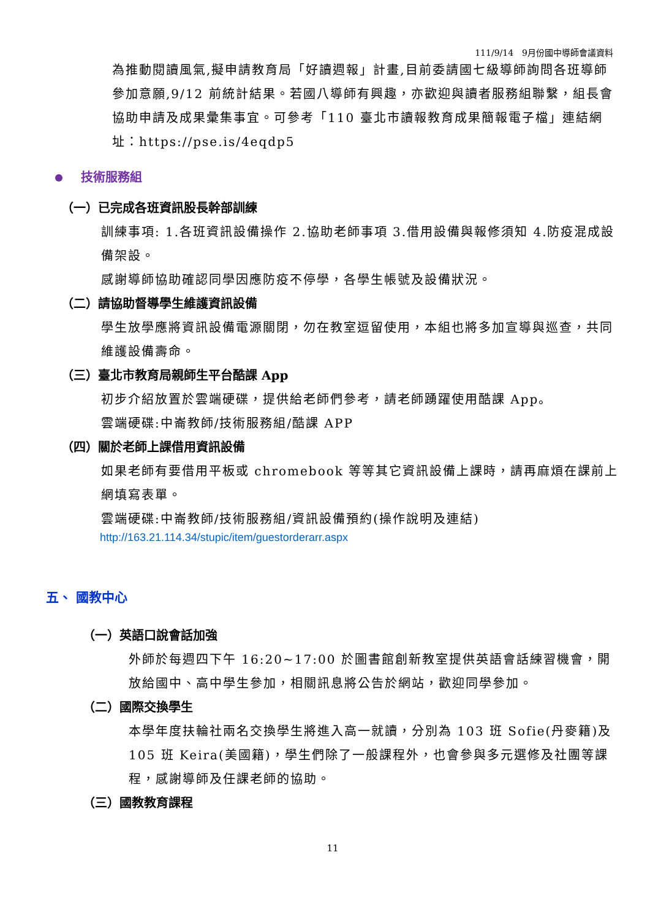111/9/14　9月份國中導師會議資料
為推動閱讀風氣,擬申請教育局「好讀週報」計畫,目前委請國七級導師詢問各班導師參加意願,9/12 前統計結果。若國八導師有興趣，亦歡迎與讀者服務組聯繫，組長會協助申請及成果彙集事宜。可參考「110 臺北市讀報教育成果簡報電子檔」連結網址：https://pse.is/4eqdp5
技術服務組
（一）已完成各班資訊股長幹部訓練
訓練事項: 1.各班資訊設備操作 2.協助老師事項 3.借用設備與報修須知 4.防疫混成設備架設。
感謝導師協助確認同學因應防疫不停學，各學生帳號及設備狀況。
（二）請協助督導學生維護資訊設備
學生放學應將資訊設備電源關閉，勿在教室逗留使用，本組也將多加宣導與巡查，共同維護設備壽命。
（三）臺北市教育局親師生平台酷課 App
初步介紹放置於雲端硬碟，提供給老師們參考，請老師踴躍使用酷課 App。
雲端硬碟:中崙教師/技術服務組/酷課 APP
（四）關於老師上課借用資訊設備
如果老師有要借用平板或 chromebook 等等其它資訊設備上課時，請再麻煩在課前上網填寫表單。
雲端硬碟:中崙教師/技術服務組/資訊設備預約(操作說明及連結)
http://163.21.114.34/stupic/item/guestorderarr.aspx
五、 國教中心
（一）英語口說會話加強
外師於每週四下午 16:20~17:00 於圖書館創新教室提供英語會話練習機會，開放給國中、高中學生參加，相關訊息將公告於網站，歡迎同學參加。
（二）國際交換學生
本學年度扶輪社兩名交換學生將進入高一就讀，分別為 103 班 Sofie(丹麥籍)及 105 班 Keira(美國籍)，學生們除了一般課程外，也會參與多元選修及社團等課程，感謝導師及任課老師的協助。
（三）國教教育課程
11